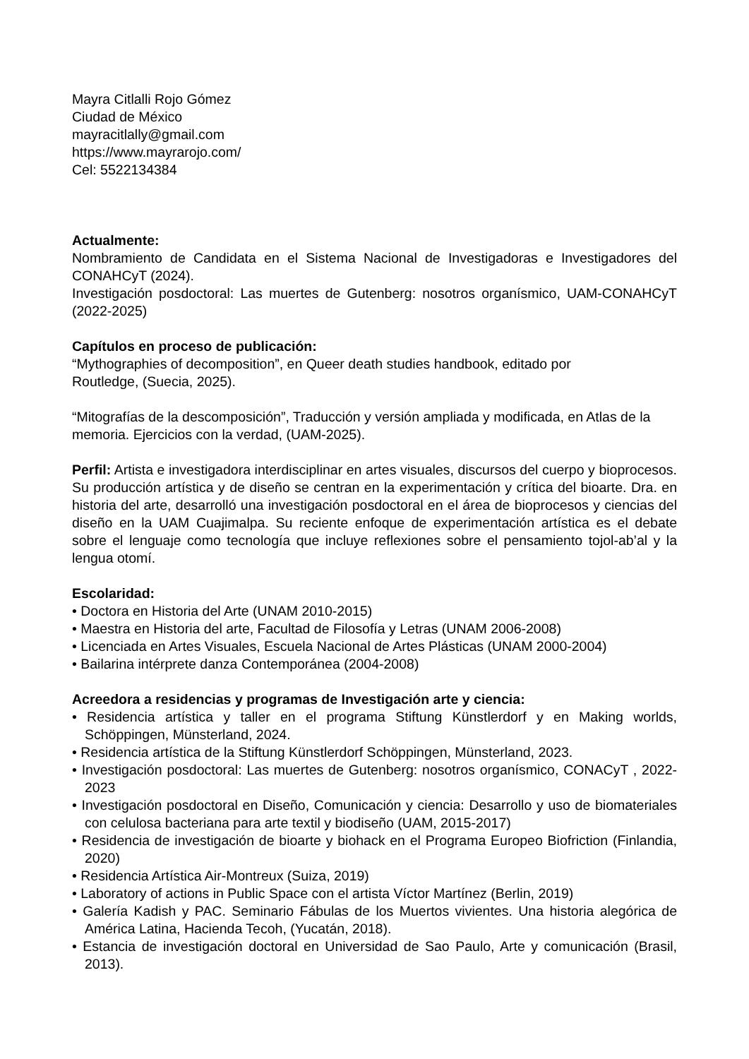Mayra Citlalli Rojo Gómez
Ciudad de México
mayracitlally@gmail.com
https://www.mayrarojo.com/
Cel: 5522134384
Actualmente:
Nombramiento de Candidata en el Sistema Nacional de Investigadoras e Investigadores del CONAHCyT (2024).
Investigación posdoctoral: Las muertes de Gutenberg: nosotros organísmico, UAM-CONAHCyT (2022-2025)
Capítulos en proceso de publicación:
“Mythographies of decomposition”, en Queer death studies handbook, editado por
Routledge, (Suecia, 2025).
“Mitografías de la descomposición”, Traducción y versión ampliada y modificada, en Atlas de la memoria. Ejercicios con la verdad, (UAM-2025).
Perfil: Artista e investigadora interdisciplinar en artes visuales, discursos del cuerpo y bioprocesos. Su producción artística y de diseño se centran en la experimentación y crítica del bioarte. Dra. en historia del arte, desarrolló una investigación posdoctoral en el área de bioprocesos y ciencias del diseño en la UAM Cuajimalpa. Su reciente enfoque de experimentación artística es el debate sobre el lenguaje como tecnología que incluye reflexiones sobre el pensamiento tojol-ab’al y la lengua otomí.
Escolaridad:
• Doctora en Historia del Arte (UNAM 2010-2015)
• Maestra en Historia del arte, Facultad de Filosofía y Letras (UNAM 2006-2008)
• Licenciada en Artes Visuales, Escuela Nacional de Artes Plásticas (UNAM 2000-2004)
• Bailarina intérprete danza Contemporánea (2004-2008)
Acreedora a residencias y programas de Investigación arte y ciencia:
• Residencia artística y taller en el programa Stiftung Künstlerdorf y en Making worlds, Schöppingen, Münsterland, 2024.
• Residencia artística de la Stiftung Künstlerdorf Schöppingen, Münsterland, 2023.
• Investigación posdoctoral: Las muertes de Gutenberg: nosotros organísmico, CONACyT , 2022-2023
• Investigación posdoctoral en Diseño, Comunicación y ciencia: Desarrollo y uso de biomateriales con celulosa bacteriana para arte textil y biodiseño (UAM, 2015-2017)
• Residencia de investigación de bioarte y biohack en el Programa Europeo Biofriction (Finlandia, 2020)
• Residencia Artística Air-Montreux (Suiza, 2019)
• Laboratory of actions in Public Space con el artista Víctor Martínez (Berlin, 2019)
• Galería Kadish y PAC. Seminario Fábulas de los Muertos vivientes. Una historia alegórica de América Latina, Hacienda Tecoh, (Yucatán, 2018).
• Estancia de investigación doctoral en Universidad de Sao Paulo, Arte y comunicación (Brasil, 2013).